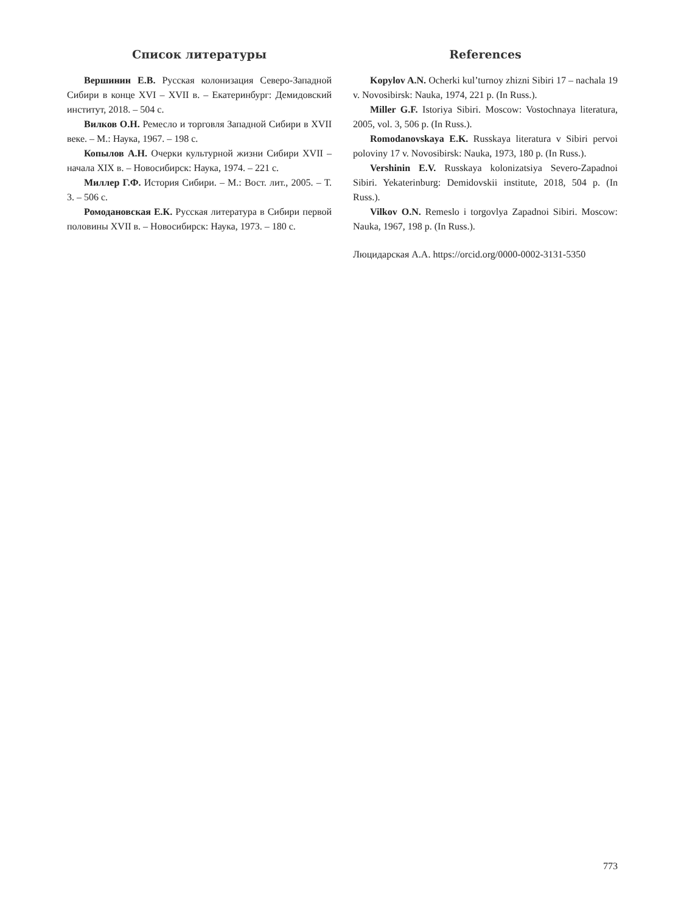Список литературы
Вершинин Е.В. Русская колонизация Северо-Западной Сибири в конце XVI – XVII в. – Екатеринбург: Демидовский институт, 2018. – 504 с.
Вилков О.Н. Ремесло и торговля Западной Сибири в XVII веке. – М.: Наука, 1967. – 198 с.
Копылов А.Н. Очерки культурной жизни Сибири XVII – начала XIX в. – Новосибирск: Наука, 1974. – 221 с.
Миллер Г.Ф. История Сибири. – М.: Вост. лит., 2005. – Т. 3. – 506 с.
Ромодановская Е.К. Русская литература в Сибири первой половины XVII в. – Новосибирск: Наука, 1973. – 180 с.
References
Kopylov A.N. Ocherki kul’turnoy zhizni Sibiri 17 – nachala 19 v. Novosibirsk: Nauka, 1974, 221 p. (In Russ.).
Miller G.F. Istoriya Sibiri. Moscow: Vostochnaya literatura, 2005, vol. 3, 506 p. (In Russ.).
Romodanovskaya E.K. Russkaya literatura v Sibiri pervoi poloviny 17 v. Novosibirsk: Nauka, 1973, 180 p. (In Russ.).
Vershinin E.V. Russkaya kolonizatsiya Severo-Zapadnoi Sibiri. Yekaterinburg: Demidovskii institute, 2018, 504 p. (In Russ.).
Vilkov O.N. Remeslo i torgovlya Zapadnoi Sibiri. Moscow: Nauka, 1967, 198 p. (In Russ.).
Люцидарская А.А. https://orcid.org/0000-0002-3131-5350
773